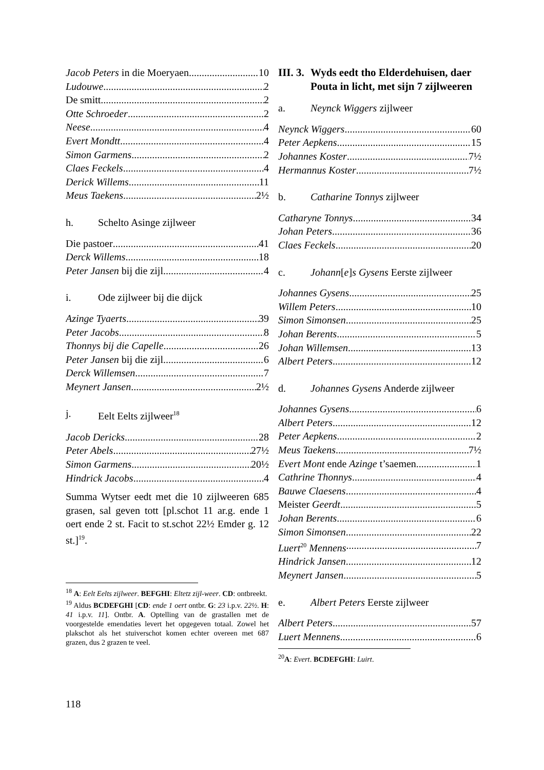Jacob Peters in die Moeryaen 10
Ludouwe 2
De smitt 2
Otte Schroeder 2
Neese 4
Evert Mondtt 4
Simon Garmens 2
Claes Feckels 4
Derick Willems 11
Meus Taekens 2½
h. Schelto Asinge zijlweer
Die pastoer 41
Derck Willems 18
Peter Jansen bij die zijl 4
i. Ode zijlweer bij die dijck
Azinge Tyaerts 39
Peter Jacobs 8
Thonnys bij die Capelle 26
Peter Jansen bij die zijl 6
Derck Willemsen 7
Meynert Jansen 2½
j. Eelt Eelts zijlweer<sup>18</sup>
Jacob Dericks 28
Peter Abels 27½
Simon Garmens 20½
Hindrick Jacobs 4
Summa Wytser eedt met die 10 zijlweeren 685 grasen, sal geven tott [pl.schot 11 ar.g. ende 1 oert ende 2 st. Facit to st.schot 22½ Emder g. 12 st.]<sup>19</sup>.
<sup>18</sup> A: Eelt Eelts zijlweer. BEFGHI: Eltetz zijl-weer. CD: ontbreekt.
<sup>19</sup> Aldus BCDEFGHI [CD: ende 1 oert ontbr. G: 23 i.p.v. 22½. H: 41 i.p.v. 11]. Ontbr. A. Optelling van de grastallen met de voorgestelde emendaties levert het opgegeven totaal. Zowel het plakschot als het stuiverschot komen echter overeen met 687 grazen, dus 2 grazen te veel.
III. 3. Wyds eedt tho Elderdehuisen, daer Pouta in licht, met sijn 7 zijlweeren
a. Neynck Wiggers zijlweer
Neynck Wiggers 60
Peter Aepkens 15
Johannes Koster 7½
Hermannus Koster 7½
b. Catharine Tonnys zijlweer
Catharyne Tonnys 34
Johan Peters 36
Claes Feckels 20
c. Johann[e]s Gysens Eerste zijlweer
Johannes Gysens 25
Willem Peters 10
Simon Simonsen 25
Johan Berents 5
Johan Willemsen 13
Albert Peters 12
d. Johannes Gysens Anderde zijlweer
Johannes Gysens 6
Albert Peters 12
Peter Aepkens 2
Meus Taekens 7½
Evert Mont ende Azinge t’saemen 1
Cathrine Thonnys 4
Bauwe Claesens 4
Meister Geerdt 5
Johan Berents 6
Simon Simonsen 22
Luert<sup>20</sup> Mennens 7
Hindrick Jansen 12
Meynert Jansen 5
e. Albert Peters Eerste zijlweer
Albert Peters 57
Luert Mennens 6
<sup>20</sup> A: Evert. BCDEFGHI: Luirt.
118